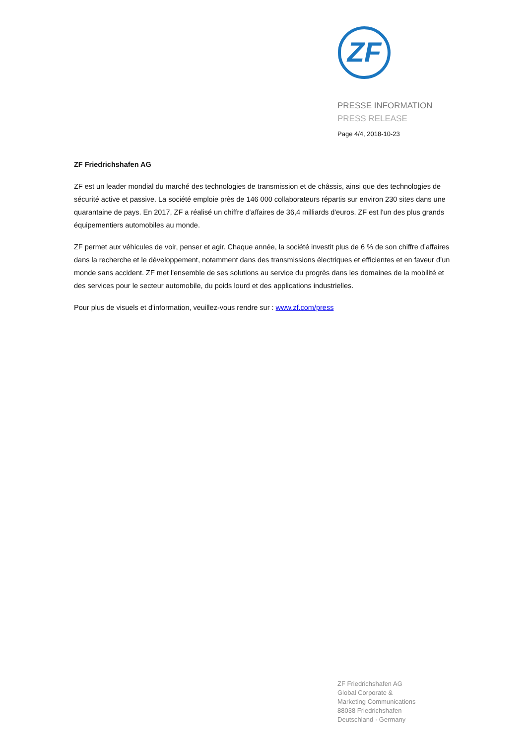ZF
PRESSE INFORMATION
PRESS RELEASE
Page 4/4, 2018-10-23
ZF Friedrichshafen AG
ZF est un leader mondial du marché des technologies de transmission et de châssis, ainsi que des technologies de sécurité active et passive. La société emploie près de 146 000 collaborateurs répartis sur environ 230 sites dans une quarantaine de pays. En 2017, ZF a réalisé un chiffre d'affaires de 36,4 milliards d'euros. ZF est l'un des plus grands équipementiers automobiles au monde.
ZF permet aux véhicules de voir, penser et agir. Chaque année, la société investit plus de 6 % de son chiffre d’affaires dans la recherche et le développement, notamment dans des transmissions électriques et efficientes et en faveur d’un monde sans accident. ZF met l'ensemble de ses solutions au service du progrès dans les domaines de la mobilité et des services pour le secteur automobile, du poids lourd et des applications industrielles.
Pour plus de visuels et d'information, veuillez-vous rendre sur : www.zf.com/press
ZF Friedrichshafen AG
Global Corporate &
Marketing Communications
88038 Friedrichshafen
Deutschland · Germany